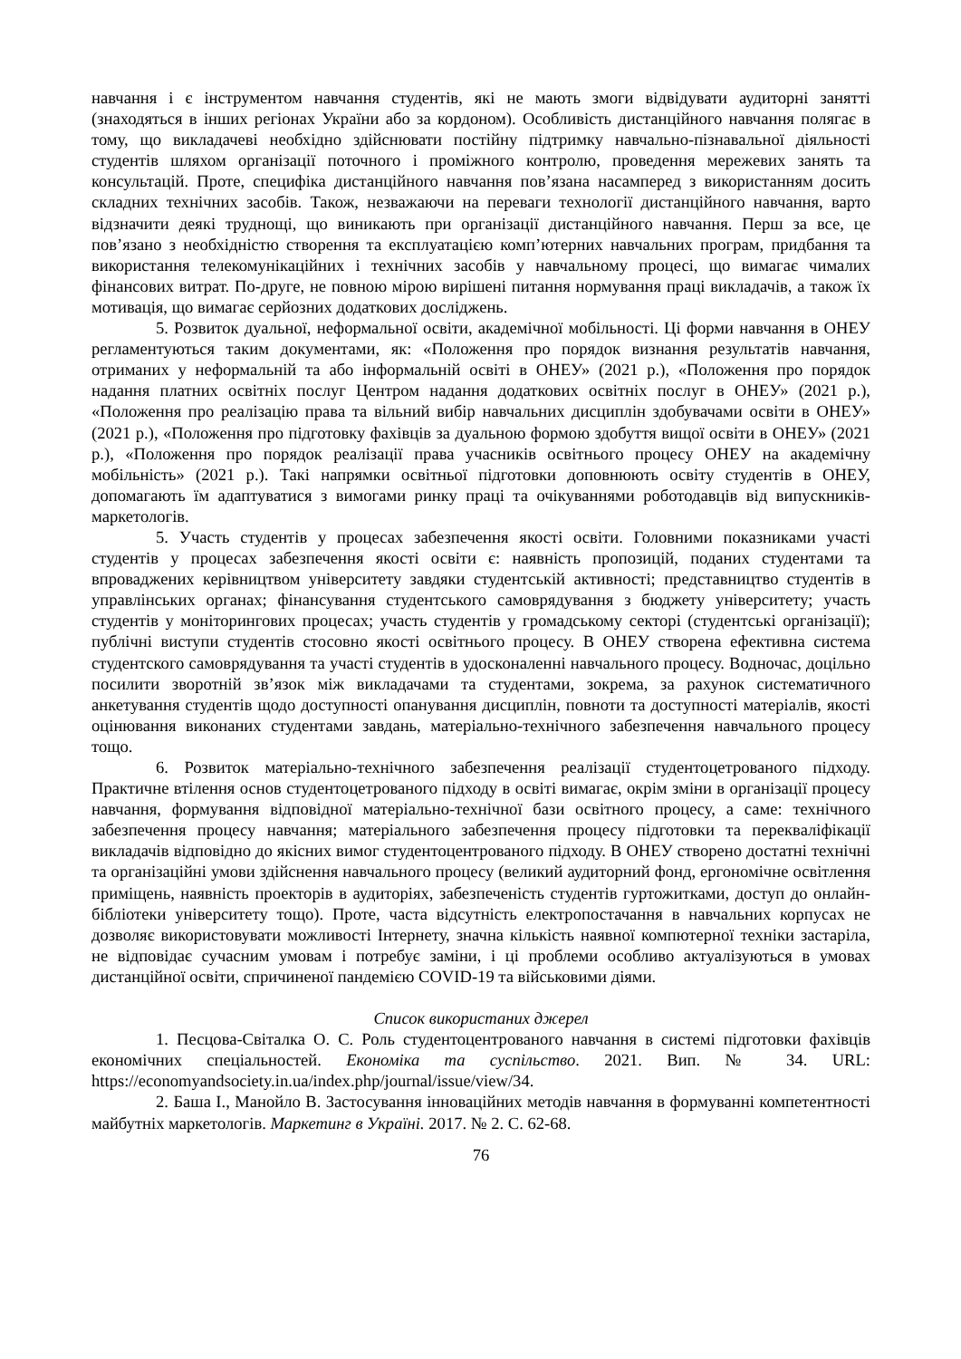навчання і є інструментом навчання студентів, які не мають змоги відвідувати аудиторні занятті (знаходяться в інших регіонах України або за кордоном). Особливість дистанційного навчання полягає в тому, що викладачеві необхідно здійснювати постійну підтримку навчально-пізнавальної діяльності студентів шляхом організації поточного і проміжного контролю, проведення мережевих занять та консультацій. Проте, специфіка дистанційного навчання пов’язана насамперед з використанням досить складних технічних засобів. Також, незважаючи на переваги технології дистанційного навчання, варто відзначити деякі труднощі, що виникають при організації дистанційного навчання. Перш за все, це пов’язано з необхідністю створення та експлуатацією комп’ютерних навчальних програм, придбання та використання телекомунікаційних і технічних засобів у навчальному процесі, що вимагає чималих фінансових витрат. По-друге, не повною мірою вирішені питання нормування праці викладачів, а також їх мотивація, що вимагає серйозних додаткових досліджень.
5. Розвиток дуальної, неформальної освіти, академічної мобільності. Ці форми навчання в ОНЕУ регламентуються таким документами, як: «Положення про порядок визнання результатів навчання, отриманих у неформальній та або інформальній освіті в ОНЕУ» (2021 р.), «Положення про порядок надання платних освітніх послуг Центром надання додаткових освітніх послуг в ОНЕУ» (2021 р.), «Положення про реалізацію права та вільний вибір навчальних дисциплін здобувачами освіти в ОНЕУ» (2021 р.), «Положення про підготовку фахівців за дуальною формою здобуття вищої освіти в ОНЕУ» (2021 р.), «Положення про порядок реалізації права учасників освітнього процесу ОНЕУ на академічну мобільність» (2021 р.). Такі напрямки освітньої підготовки доповнюють освіту студентів в ОНЕУ, допомагають їм адаптуватися з вимогами ринку праці та очікуваннями роботодавців від випускників-маркетологів.
5. Участь студентів у процесах забезпечення якості освіти. Головними показниками участі студентів у процесах забезпечення якості освіти є: наявність пропозицій, поданих студентами та впроваджених керівництвом університету завдяки студентській активності; представництво студентів в управлінських органах; фінансування студентського самоврядування з бюджету університету; участь студентів у моніторингових процесах; участь студентів у громадському секторі (студентські організації); публічні виступи студентів стосовно якості освітнього процесу. В ОНЕУ створена ефективна система студентского самоврядування та участі студентів в удосконаленні навчального процесу. Водночас, доцільно посилити зворотній зв’язок між викладачами та студентами, зокрема, за рахунок систематичного анкетування студентів щодо доступності опанування дисциплін, повноти та доступності матеріалів, якості оцінювання виконаних студентами завдань, матеріально-технічного забезпечення навчального процесу тощо.
6. Розвиток матеріально-технічного забезпечення реалізації студентоцетрованого підходу. Практичне втілення основ студентоцетрованого підходу в освіті вимагає, окрім зміни в організації процесу навчання, формування відповідної матеріально-технічної бази освітного процесу, а саме: технічного забезпечення процесу навчання; матеріального забезпечення процесу підготовки та перекваліфікації викладачів відповідно до якісних вимог студентоцентрованого підходу. В ОНЕУ створено достатні технічні та організаційні умови здійснення навчального процесу (великий аудиторний фонд, ергономічне освітлення приміщень, наявність проекторів в аудиторіях, забезпеченість студентів гуртожитками, доступ до онлайн-бібліотеки університету тощо). Проте, часта відсутність електропостачання в навчальних корпусах не дозволяє використовувати можливості Інтернету, значна кількість наявної компютерної техніки застаріла, не відповідає сучасним умовам і потребує заміни, і ці проблеми особливо актуалізуються в умовах дистанційної освіти, спричиненої пандемією COVID-19 та військовими діями.
Список використаних джерел
1. Песцова-Світалка О. С. Роль студентоцентрованого навчання в системі підготовки фахівців економічних спеціальностей. Економіка та суспільство. 2021. Вип. № 34. URL: https://economyandsociety.in.ua/index.php/journal/issue/view/34.
2. Баша І., Манойло В. Застосування інноваційних методів навчання в формуванні компетентності майбутніх маркетологів. Маркетинг в Україні. 2017. № 2. С. 62-68.
76